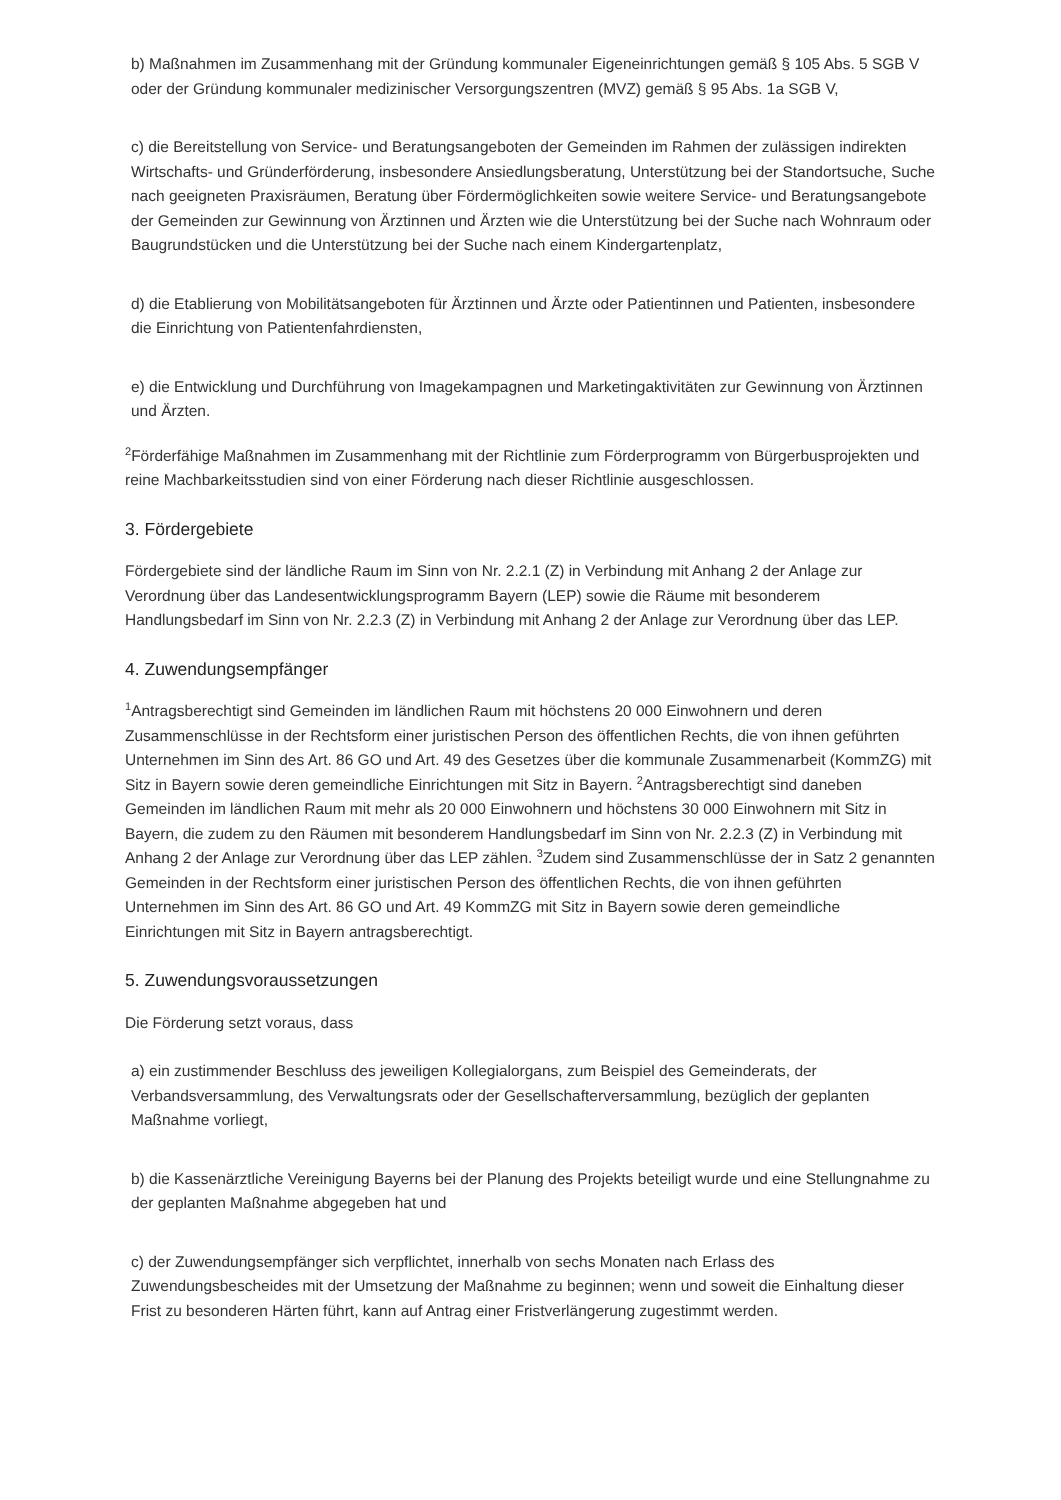b) Maßnahmen im Zusammenhang mit der Gründung kommunaler Eigeneinrichtungen gemäß § 105 Abs. 5 SGB V oder der Gründung kommunaler medizinischer Versorgungszentren (MVZ) gemäß § 95 Abs. 1a SGB V,
c) die Bereitstellung von Service- und Beratungsangeboten der Gemeinden im Rahmen der zulässigen indirekten Wirtschafts- und Gründerförderung, insbesondere Ansiedlungsberatung, Unterstützung bei der Standortsuche, Suche nach geeigneten Praxisräumen, Beratung über Fördermöglichkeiten sowie weitere Service- und Beratungsangebote der Gemeinden zur Gewinnung von Ärztinnen und Ärzten wie die Unterstützung bei der Suche nach Wohnraum oder Baugrundstücken und die Unterstützung bei der Suche nach einem Kindergartenplatz,
d) die Etablierung von Mobilitätsangeboten für Ärztinnen und Ärzte oder Patientinnen und Patienten, insbesondere die Einrichtung von Patientenfahrdiensten,
e) die Entwicklung und Durchführung von Imagekampagnen und Marketingaktivitäten zur Gewinnung von Ärztinnen und Ärzten.
<sup>2</sup> Förderfähige Maßnahmen im Zusammenhang mit der Richtlinie zum Förderprogramm von Bürgerbusprojekten und reine Machbarkeitsstudien sind von einer Förderung nach dieser Richtlinie ausgeschlossen.
3. Fördergebiete
Fördergebiete sind der ländliche Raum im Sinn von Nr. 2.2.1 (Z) in Verbindung mit Anhang 2 der Anlage zur Verordnung über das Landesentwicklungsprogramm Bayern (LEP) sowie die Räume mit besonderem Handlungsbedarf im Sinn von Nr. 2.2.3 (Z) in Verbindung mit Anhang 2 der Anlage zur Verordnung über das LEP.
4. Zuwendungsempfänger
<sup>1</sup> Antragsberechtigt sind Gemeinden im ländlichen Raum mit höchstens 20 000 Einwohnern und deren Zusammenschlüsse in der Rechtsform einer juristischen Person des öffentlichen Rechts, die von ihnen geführten Unternehmen im Sinn des Art. 86 GO und Art. 49 des Gesetzes über die kommunale Zusammenarbeit (KommZG) mit Sitz in Bayern sowie deren gemeindliche Einrichtungen mit Sitz in Bayern. <sup>2</sup>Antragsberechtigt sind daneben Gemeinden im ländlichen Raum mit mehr als 20 000 Einwohnern und höchstens 30 000 Einwohnern mit Sitz in Bayern, die zudem zu den Räumen mit besonderem Handlungsbedarf im Sinn von Nr. 2.2.3 (Z) in Verbindung mit Anhang 2 der Anlage zur Verordnung über das LEP zählen. <sup>3</sup>Zudem sind Zusammenschlüsse der in Satz 2 genannten Gemeinden in der Rechtsform einer juristischen Person des öffentlichen Rechts, die von ihnen geführten Unternehmen im Sinn des Art. 86 GO und Art. 49 KommZG mit Sitz in Bayern sowie deren gemeindliche Einrichtungen mit Sitz in Bayern antragsberechtigt.
5. Zuwendungsvoraussetzungen
Die Förderung setzt voraus, dass
a) ein zustimmender Beschluss des jeweiligen Kollegialorgans, zum Beispiel des Gemeinderats, der Verbandsversammlung, des Verwaltungsrats oder der Gesellschafterversammlung, bezüglich der geplanten Maßnahme vorliegt,
b) die Kassenärztliche Vereinigung Bayerns bei der Planung des Projekts beteiligt wurde und eine Stellungnahme zu der geplanten Maßnahme abgegeben hat und
c) der Zuwendungsempfänger sich verpflichtet, innerhalb von sechs Monaten nach Erlass des Zuwendungsbescheides mit der Umsetzung der Maßnahme zu beginnen; wenn und soweit die Einhaltung dieser Frist zu besonderen Härten führt, kann auf Antrag einer Fristverlängerung zugestimmt werden.